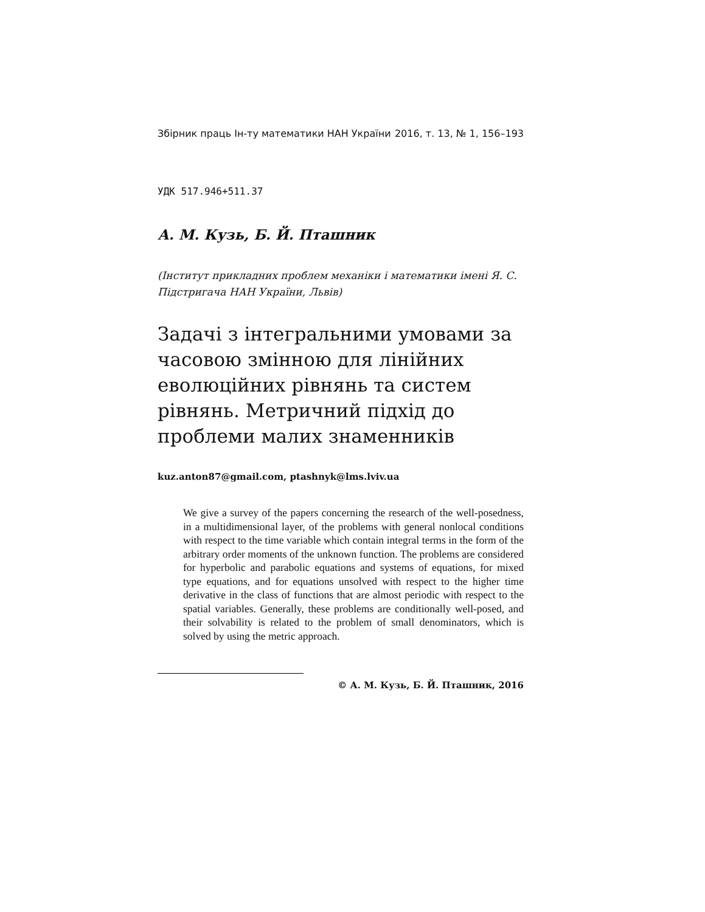Збірник праць Ін-ту математики НАН України 2016, т. 13, № 1, 156–193
УДК 517.946+511.37
А. М. Кузь, Б. Й. Пташник
(Інститут прикладних проблем механіки і математики імені Я. С. Підстригача НАН України, Львів)
Задачі з інтегральними умовами за часовою змінною для лінійних еволюційних рівнянь та систем рівнянь. Метричний підхід до проблеми малих знаменників
kuz.anton87@gmail.com, ptashnyk@lms.lviv.ua
We give a survey of the papers concerning the research of the well-posedness, in a multidimensional layer, of the problems with general nonlocal conditions with respect to the time variable which contain integral terms in the form of the arbitrary order moments of the unknown function. The problems are considered for hyperbolic and parabolic equations and systems of equations, for mixed type equations, and for equations unsolved with respect to the higher time derivative in the class of functions that are almost periodic with respect to the spatial variables. Generally, these problems are conditionally well-posed, and their solvability is related to the problem of small denominators, which is solved by using the metric approach.
© А. М. Кузь, Б. Й. Пташник, 2016